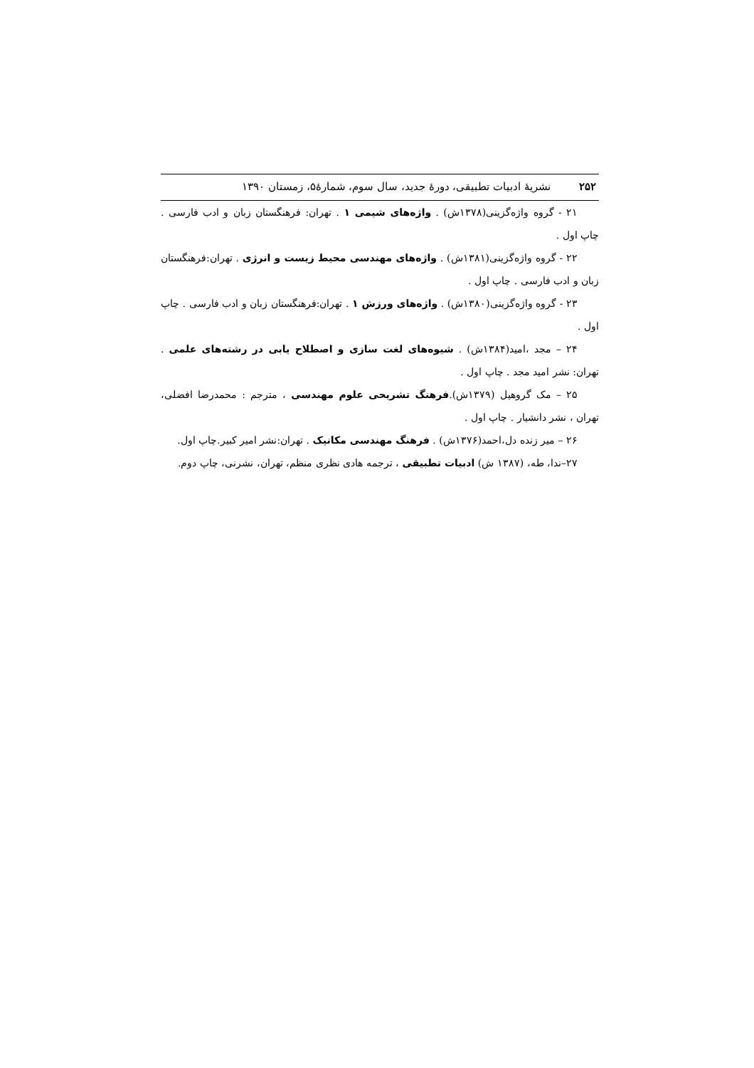۲۵۲ نشریهٔ ادبیات تطبیقی، دورهٔ جدید، سال سوم، شمارهٔ۵، زمستان ۱۳۹۰
۲۱ - گروه واژه‌گزینی(۱۳۷۸ش) . واژه‌های شیمی ۱ . تهران: فرهنگستان زبان و ادب فارسی . چاپ اول .
۲۲ - گروه واژه‌گزینی(۱۳۸۱ش) . واژه‌های مهندسی محیط زیست و انرژی . تهران:فرهنگستان زبان و ادب فارسی . چاپ اول .
۲۳ - گروه واژه‌گزینی(۱۳۸۰ش) . واژه‌های ورزش ۱ . تهران:فرهنگستان زبان و ادب فارسی . چاپ اول .
۲۴ – مجد ،امید(۱۳۸۴ش) . شیوه‌های لغت سازی و اصطلاح یابی در رشته‌های علمی . تهران: نشر امید مجد . چاپ اول .
۲۵ – مک گروهیل (۱۳۷۹ش).فرهنگ تشریحی علوم مهندسی ، مترجم : محمدرضا افضلی، تهران ، نشر دانشیار . چاپ اول .
۲۶ – میر زنده دل،احمد(۱۳۷۶ش) . فرهنگ مهندسی مکانیک . تهران:نشر امیر کبیر.چاپ اول.
۲۷–ندا، طه، (۱۳۸۷ ش) ادبیات تطبیقی ، ترجمه هادی نظری منظم، تهران، نشرنی، چاپ دوم.